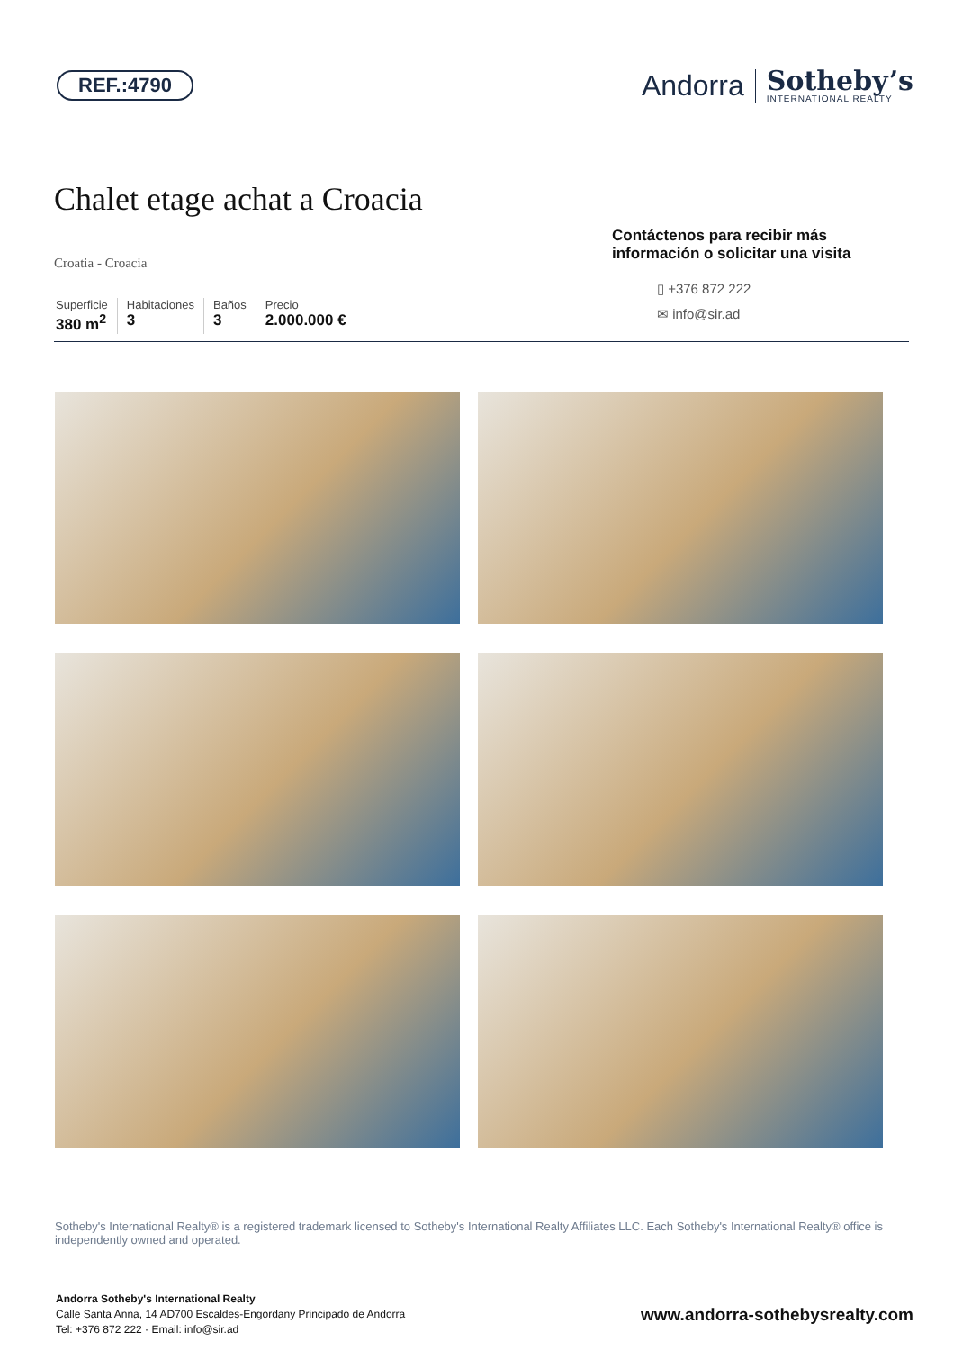REF.:4790
Andorra
Sotheby’s
INTERNATIONAL REALTY
Chalet etage achat a Croacia
Croatia - Croacia
Superficie
380 m<sup>2</sup>
Habitaciones
3
Baños
3
Precio
2.000.000 €
Contáctenos para recibir más información o solicitar una visita
▯ +376 872 222
✉ info@sir.ad
Sotheby's International Realty® is a registered trademark licensed to Sotheby's International Realty Affiliates LLC. Each Sotheby's International Realty® office is independently owned and operated.
Andorra Sotheby's International Realty
Calle Santa Anna, 14 AD700 Escaldes-Engordany Principado de Andorra
Tel: +376 872 222 · Email: info@sir.ad
www.andorra-sothebysrealty.com